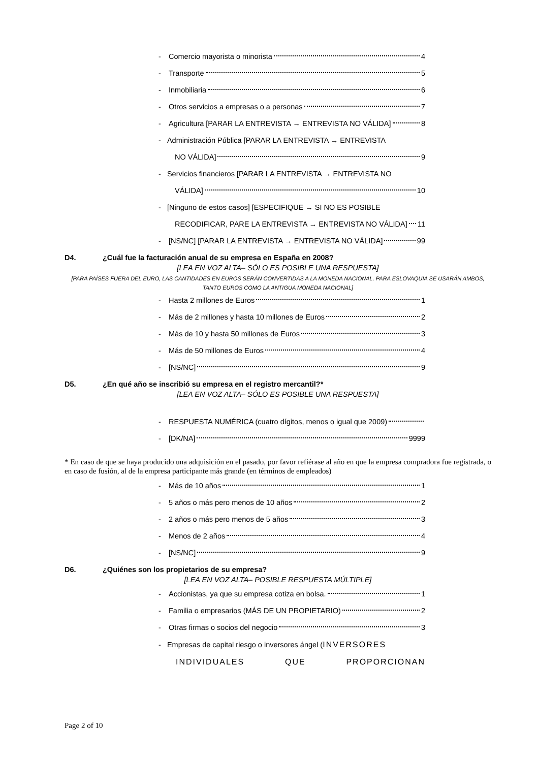- Comercio mayorista o minorista 4
- Transporte 5
- Inmobiliaria 6
- Otros servicios a empresas o a personas 7
- Agricultura [PARAR LA ENTREVISTA → ENTREVISTA NO VÁLIDA] 8
- Administración Pública [PARAR LA ENTREVISTA → ENTREVISTA
NO VÁLIDA] 9
- Servicios financieros [PARAR LA ENTREVISTA → ENTREVISTA NO
VÁLIDA] 10
- [Ninguno de estos casos] [ESPECIFIQUE → SI NO ES POSIBLE
RECODIFICAR, PARE LA ENTREVISTA → ENTREVISTA NO VÁLIDA] 11
- [NS/NC] [PARAR LA ENTREVISTA → ENTREVISTA NO VÁLIDA] 99
D4. ¿Cuál fue la facturación anual de su empresa en España en 2008?
[LEA EN VOZ ALTA– SÓLO ES POSIBLE UNA RESPUESTA]
[PARA PAÍSES FUERA DEL EURO, LAS CANTIDADES EN EUROS SERÁN CONVERTIDAS A LA MONEDA NACIONAL. PARA ESLOVAQUIA SE USARÁN AMBOS, TANTO EUROS COMO LA ANTIGUA MONEDA NACIONAL]
- Hasta 2 millones de Euros 1
- Más de 2 millones y hasta 10 millones de Euros 2
- Más de 10 y hasta 50 millones de Euros 3
- Más de 50 millones de Euros 4
- [NS/NC] 9
D5. ¿En qué año se inscribió su empresa en el registro mercantil?*
[LEA EN VOZ ALTA– SÓLO ES POSIBLE UNA RESPUESTA]
- RESPUESTA NUMÉRICA (cuatro dígitos, menos o igual que 2009)
- [DK/NA] 9999
* En caso de que se haya producido una adquisición en el pasado, por favor refiérase al año en que la empresa compradora fue registrada, o en caso de fusión, al de la empresa participante más grande (en términos de empleados)
- Más de 10 años 1
- 5 años o más pero menos de 10 años 2
- 2 años o más pero menos de 5 años 3
- Menos de 2 años 4
- [NS/NC] 9
D6. ¿Quiénes son los propietarios de su empresa?
[LEA EN VOZ ALTA– POSIBLE RESPUESTA MÚLTIPLE]
- Accionistas, ya que su empresa cotiza en bolsa. 1
- Familia o empresarios (MÁS DE UN PROPIETARIO) 2
- Otras firmas o socios del negocio 3
- Empresas de capital riesgo o inversores ángel (INVERSORES
INDIVIDUALES QUE PROPORCIONAN
Page 2 of 10